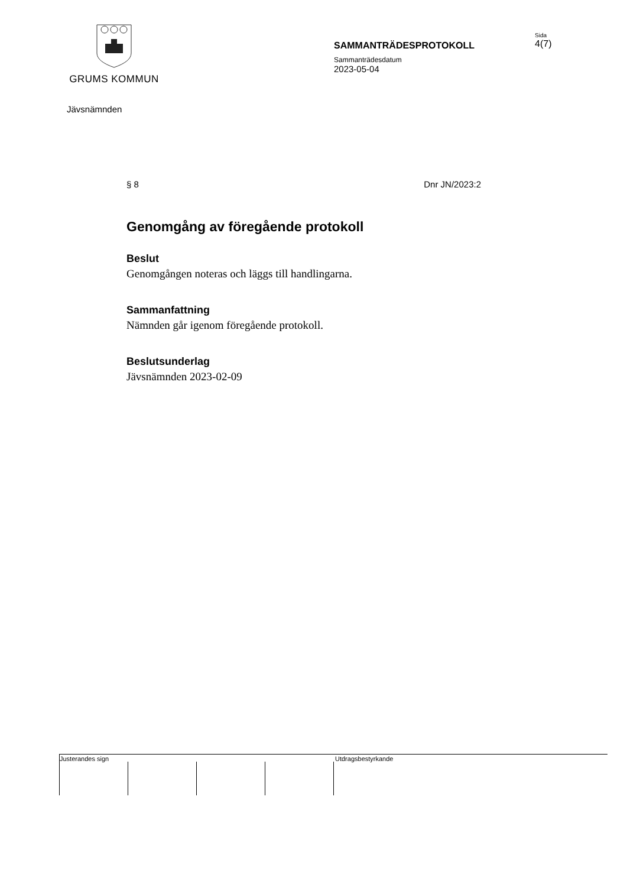GRUMS KOMMUN
SAMMANTRÄDESPROTOKOLL
Sammanträdesdatum
2023-05-04
Sida
4(7)
Jävsnämnden
§ 8 Dnr JN/2023:2
Genomgång av föregående protokoll
Beslut
Genomgången noteras och läggs till handlingarna.
Sammanfattning
Nämnden går igenom föregående protokoll.
Beslutsunderlag
Jävsnämnden 2023-02-09
Justerandes sign Utdragsbestyrkande